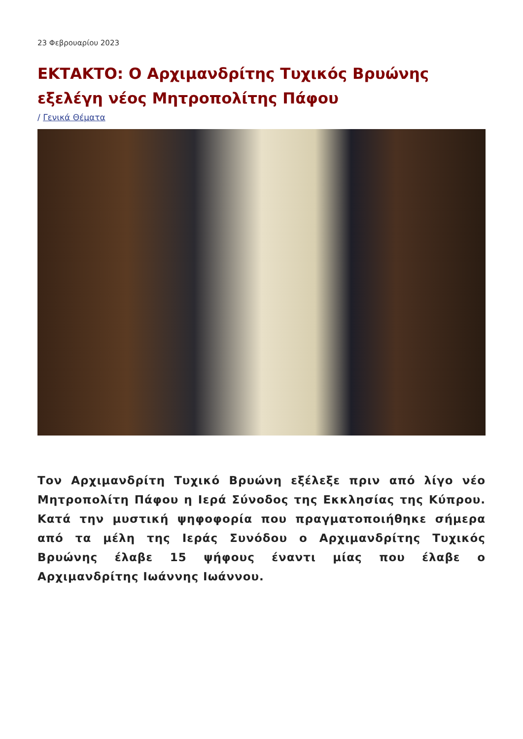23 Φεβρουαρίου 2023
ΕΚΤΑΚΤΟ: Ο Αρχιμανδρίτης Τυχικός Βρυώνης εξελέγη νέος Μητροπολίτης Πάφου
/ Γενικά Θέματα
Τον Αρχιμανδρίτη Τυχικό Βρυώνη εξέλεξε πριν από λίγο νέο Μητροπολίτη Πάφου η Ιερά Σύνοδος της Εκκλησίας της Κύπρου. Κατά την μυστική ψηφοφορία που πραγματοποιήθηκε σήμερα από τα μέλη της Ιεράς Συνόδου ο Αρχιμανδρίτης Τυχικός Βρυώνης έλαβε 15 ψήφους έναντι μίας που έλαβε ο Αρχιμανδρίτης Ιωάννης Ιωάννου.